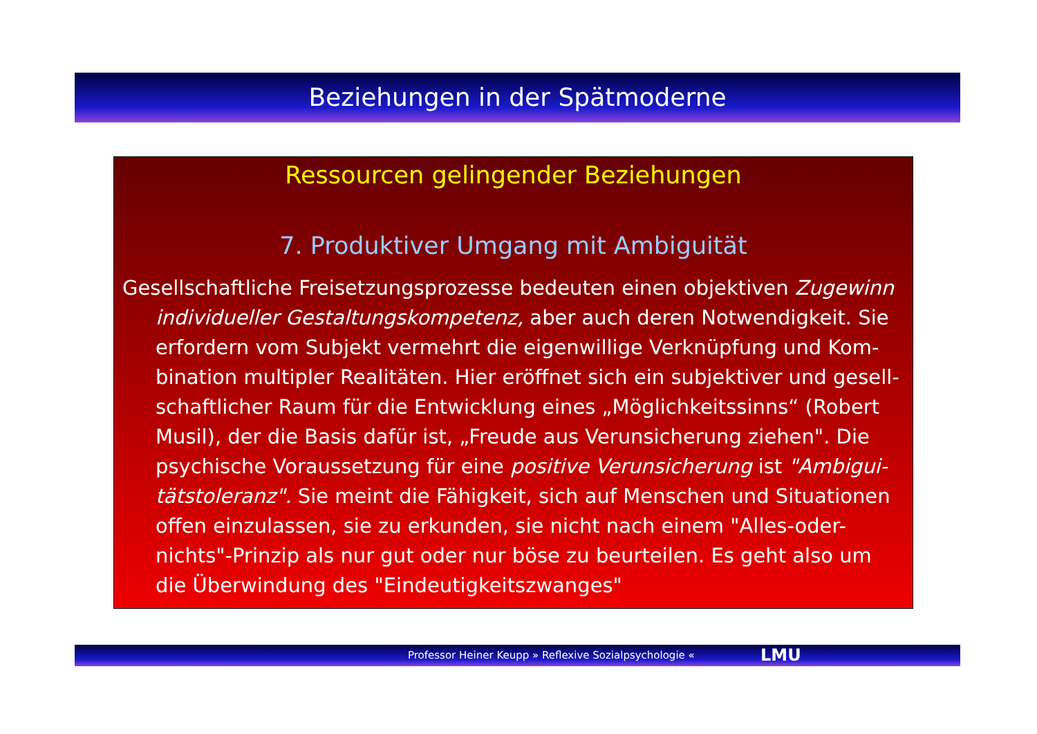Beziehungen in der Spätmoderne
Ressourcen gelingender Beziehungen
7. Produktiver Umgang mit Ambiguität
Gesellschaftliche Freisetzungsprozesse bedeuten einen objektiven Zugewinn individueller Gestaltungskompetenz, aber auch deren Notwendigkeit. Sie erfordern vom Subjekt vermehrt die eigenwillige Verknüpfung und Kom-bination multipler Realitäten. Hier eröffnet sich ein subjektiver und gesell-schaftlicher Raum für die Entwicklung eines „Möglichkeitssinns“ (Robert Musil), der die Basis dafür ist, „Freude aus Verunsicherung ziehen". Die psychische Voraussetzung für eine positive Verunsicherung ist "Ambigui-tätstoleranz". Sie meint die Fähigkeit, sich auf Menschen und Situationen offen einzulassen, sie zu erkunden, sie nicht nach einem "Alles-oder-nichts"-Prinzip als nur gut oder nur böse zu beurteilen. Es geht also um die Überwindung des "Eindeutigkeitszwanges"
Professor Heiner Keupp » Reflexive Sozialpsychologie « LMU